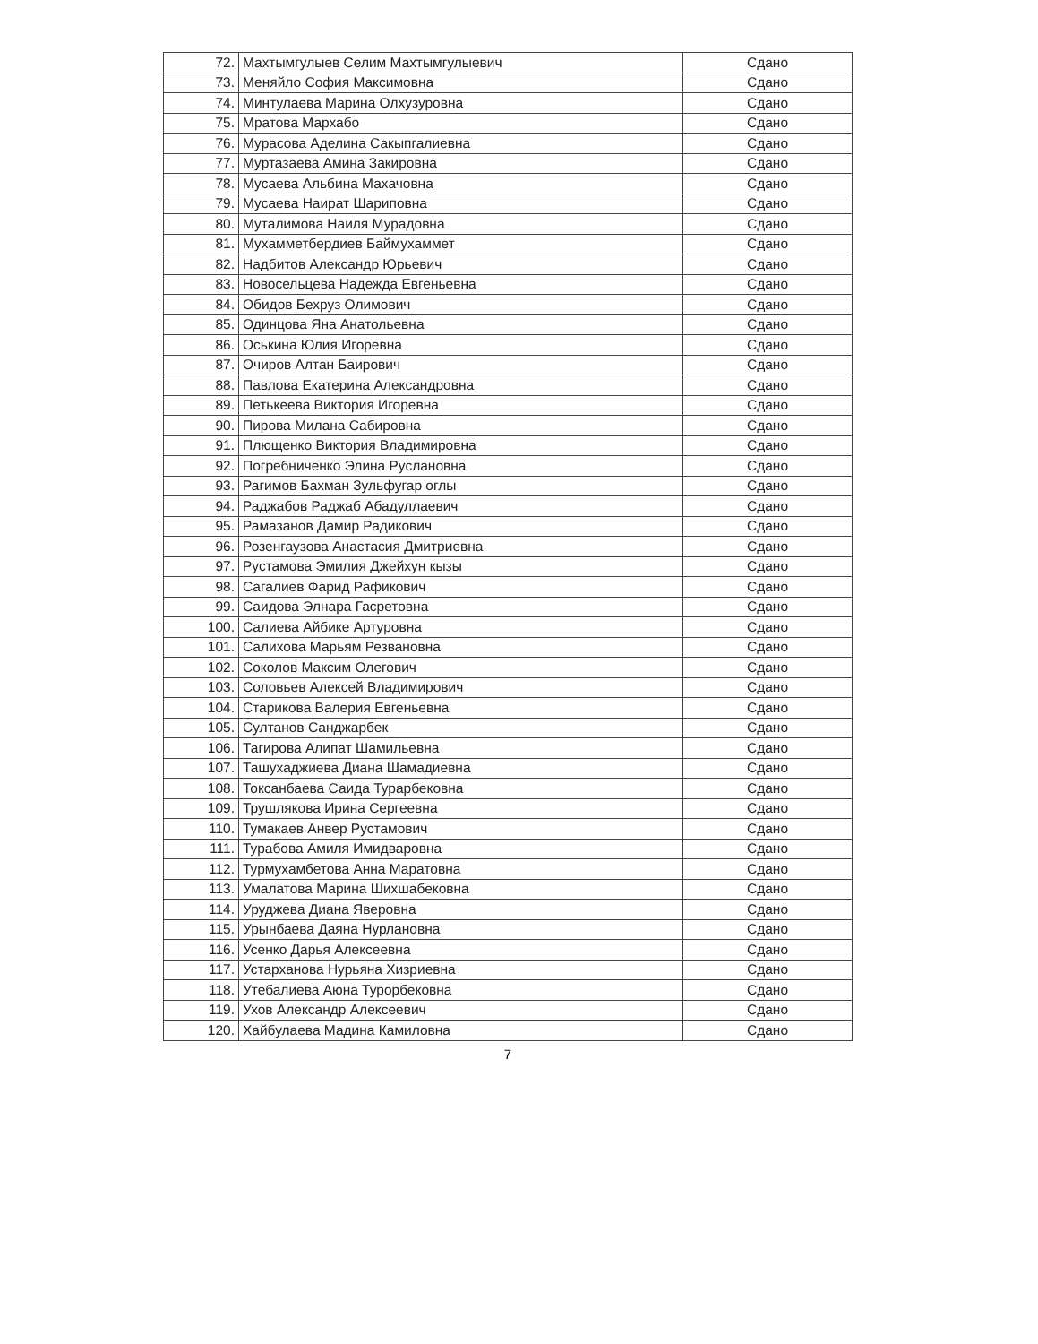| 72. | Махтымгулыев Селим Махтымгулыевич | Сдано |
| 73. | Меняйло София Максимовна | Сдано |
| 74. | Минтулаева Марина Олхузуровна | Сдано |
| 75. | Мратова Мархабо | Сдано |
| 76. | Мурасова Аделина Сакыпгалиевна | Сдано |
| 77. | Муртазаева Амина Закировна | Сдано |
| 78. | Мусаева Альбина Махачовна | Сдано |
| 79. | Мусаева Наират Шариповна | Сдано |
| 80. | Муталимова Наиля Мурадовна | Сдано |
| 81. | Мухамметбердиев Баймухаммет | Сдано |
| 82. | Надбитов Александр Юрьевич | Сдано |
| 83. | Новосельцева Надежда Евгеньевна | Сдано |
| 84. | Обидов Бехруз Олимович | Сдано |
| 85. | Одинцова Яна Анатольевна | Сдано |
| 86. | Оськина Юлия Игоревна | Сдано |
| 87. | Очиров Алтан Баирович | Сдано |
| 88. | Павлова Екатерина Александровна | Сдано |
| 89. | Петькеева Виктория Игоревна | Сдано |
| 90. | Пирова Милана Сабировна | Сдано |
| 91. | Плющенко Виктория Владимировна | Сдано |
| 92. | Погребниченко Элина Руслановна | Сдано |
| 93. | Рагимов Бахман Зульфугар оглы | Сдано |
| 94. | Раджабов Раджаб Абадуллаевич | Сдано |
| 95. | Рамазанов Дамир Радикович | Сдано |
| 96. | Розенгаузова Анастасия Дмитриевна | Сдано |
| 97. | Рустамова Эмилия Джейхун кызы | Сдано |
| 98. | Сагалиев Фарид Рафикович | Сдано |
| 99. | Саидова Элнара Гасретовна | Сдано |
| 100. | Салиева Айбике Артуровна | Сдано |
| 101. | Салихова Марьям Резвановна | Сдано |
| 102. | Соколов Максим Олегович | Сдано |
| 103. | Соловьев Алексей Владимирович | Сдано |
| 104. | Старикова Валерия Евгеньевна | Сдано |
| 105. | Султанов Санджарбек | Сдано |
| 106. | Тагирова Алипат Шамильевна | Сдано |
| 107. | Ташухаджиева Диана Шамадиевна | Сдано |
| 108. | Токсанбаева Саида Турарбековна | Сдано |
| 109. | Трушлякова Ирина Сергеевна | Сдано |
| 110. | Тумакаев Анвер Рустамович | Сдано |
| 111. | Турабова Амиля Имидваровна | Сдано |
| 112. | Турмухамбетова Анна Маратовна | Сдано |
| 113. | Умалатова Марина Шихшабековна | Сдано |
| 114. | Уруджева Диана Яверовна | Сдано |
| 115. | Урынбаева Даяна Нурлановна | Сдано |
| 116. | Усенко Дарья Алексеевна | Сдано |
| 117. | Устарханова Нурьяна Хизриевна | Сдано |
| 118. | Утебалиева Аюна Турорбековна | Сдано |
| 119. | Ухов Александр Алексеевич | Сдано |
| 120. | Хайбулаева Мадина Камиловна | Сдано |
7